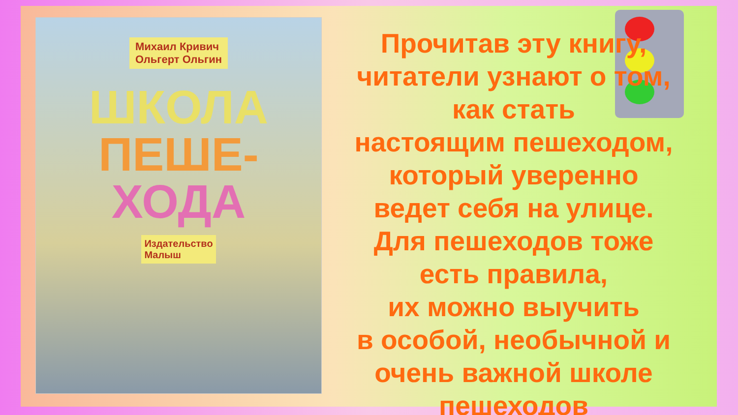Михаил Кривич
Ольгерт Ольгин
ШКОЛА
ПЕШЕ-
ХОДА
Издательство
Малыш
Прочитав эту книгу,
читатели узнают о том,
как стать
настоящим пешеходом,
который уверенно
ведет себя на улице.
Для пешеходов тоже
есть правила,
их можно выучить
в особой, необычной и
очень важной школе
пешеходов